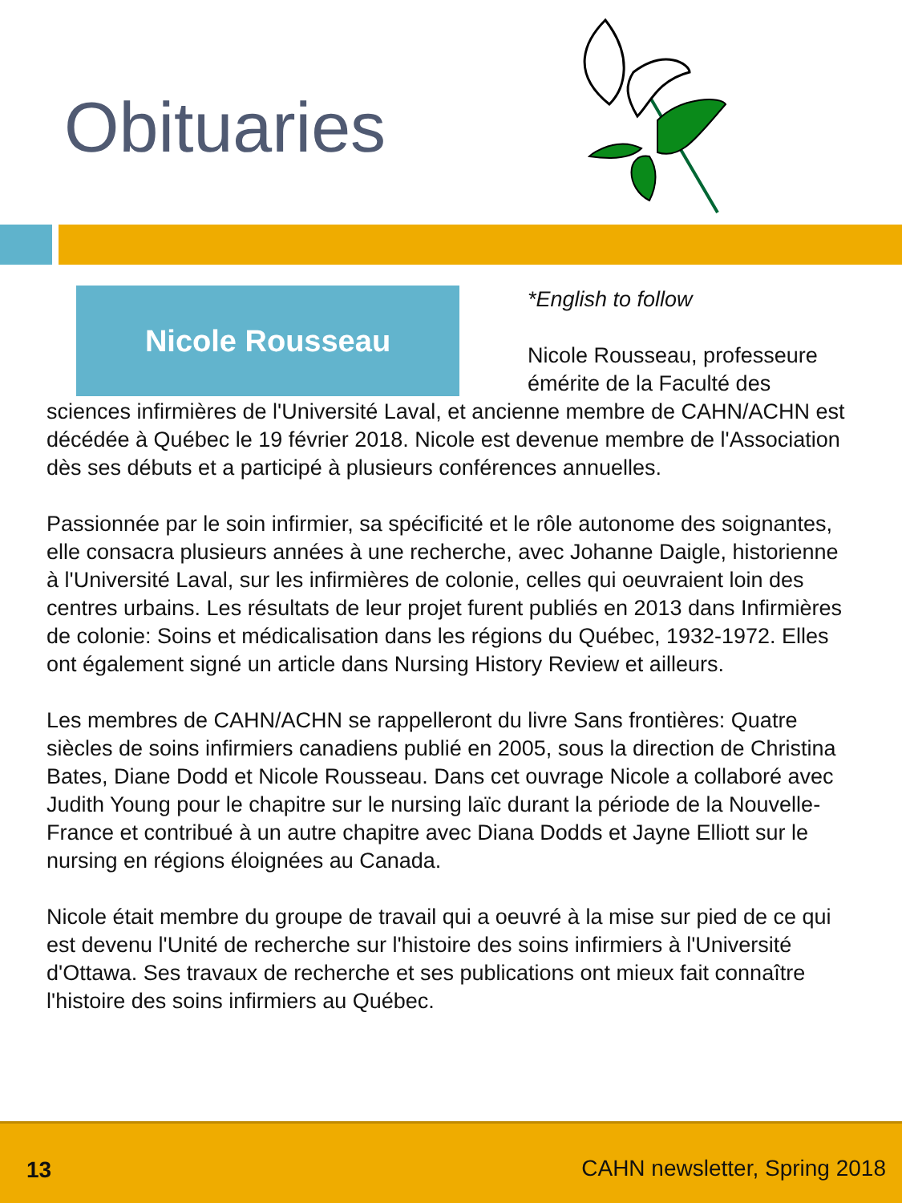Obituaries
Nicole Rousseau
*English to follow
Nicole Rousseau, professeure émérite de la Faculté des sciences infirmières de l'Université Laval, et ancienne membre de CAHN/ACHN est décédée à Québec le 19 février 2018. Nicole est devenue membre de l'Association dès ses débuts et a participé à plusieurs conférences annuelles.
Passionnée par le soin infirmier, sa spécificité et le rôle autonome des soignantes, elle consacra plusieurs années à une recherche, avec Johanne Daigle, historienne à l'Université Laval, sur les infirmières de colonie, celles qui oeuvraient loin des centres urbains. Les résultats de leur projet furent publiés en 2013 dans Infirmières de colonie: Soins et médicalisation dans les régions du Québec, 1932-1972. Elles ont également signé un article dans Nursing History Review et ailleurs.
Les membres de CAHN/ACHN se rappelleront du livre Sans frontières: Quatre siècles de soins infirmiers canadiens publié en 2005, sous la direction de Christina Bates, Diane Dodd et Nicole Rousseau. Dans cet ouvrage Nicole a collaboré avec Judith Young pour le chapitre sur le nursing laïc durant la période de la Nouvelle-France et contribué à un autre chapitre avec Diana Dodds et Jayne Elliott sur le nursing en régions éloignées au Canada.
Nicole était membre du groupe de travail qui a oeuvré à la mise sur pied de ce qui est devenu l'Unité de recherche sur l'histoire des soins infirmiers à l'Université d'Ottawa. Ses travaux de recherche et ses publications ont mieux fait connaître l'histoire des soins infirmiers au Québec.
13 CAHN newsletter, Spring 2018